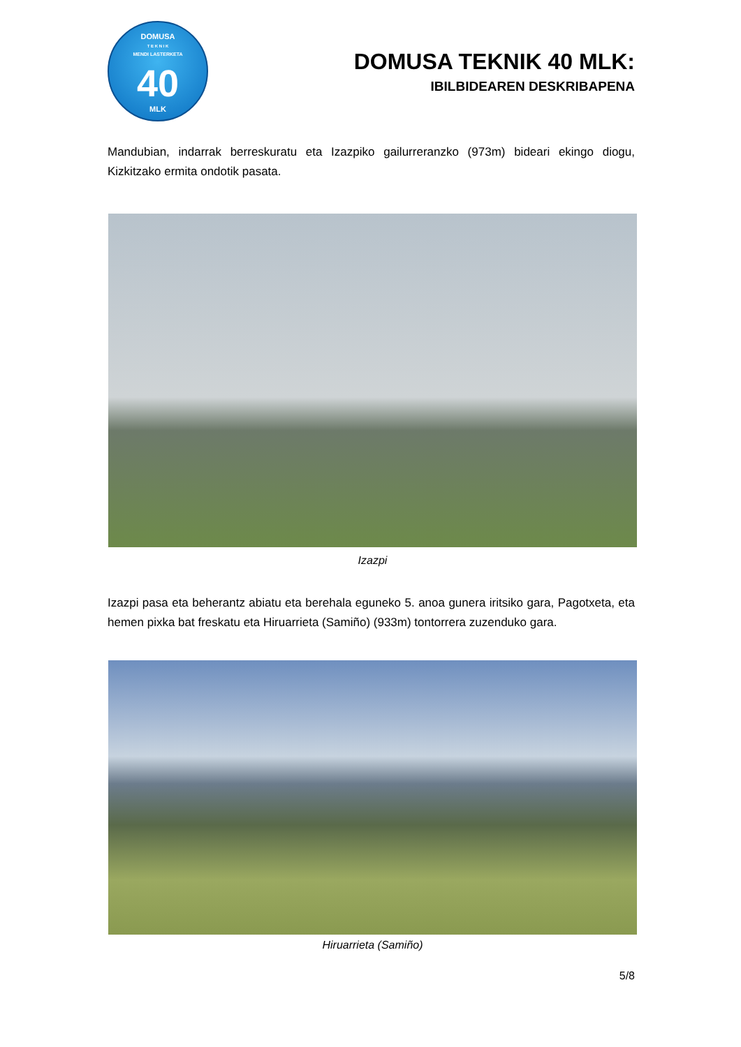DOMUSA
T E K N I K
MENDI LASTERKETA
40
MLK
DOMUSA TEKNIK 40 MLK:
IBILBIDEAREN DESKRIBAPENA
Mandubian, indarrak berreskuratu eta Izazpiko gailurreranzko (973m) bideari ekingo diogu, Kizkitzako ermita ondotik pasata.
Izazpi
Izazpi pasa eta beherantz abiatu eta berehala eguneko 5. anoa gunera iritsiko gara, Pagotxeta, eta hemen pixka bat freskatu eta Hiruarrieta (Samiño) (933m) tontorrera zuzenduko gara.
Hiruarrieta (Samiño)
5/8